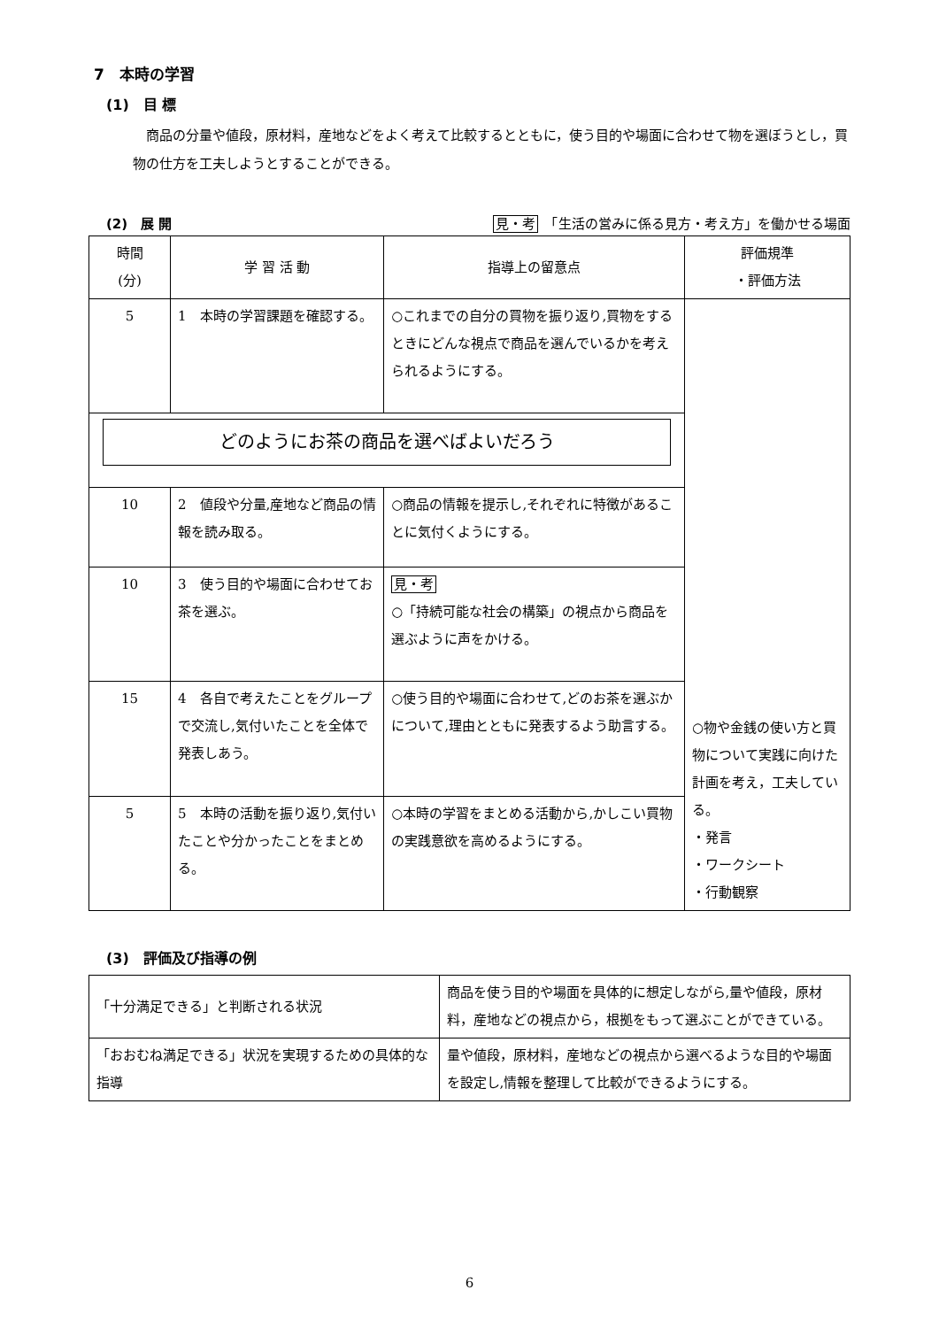7　本時の学習
(1)　目 標
商品の分量や値段，原材料，産地などをよく考えて比較するとともに，使う目的や場面に合わせて物を選ぼうとし，買物の仕方を工夫しようとすることができる。
(2)　展 開 見・考　「生活の営みに係る見方・考え方」を働かせる場面
| 時間 (分) | 学 習 活 動 | 指導上の留意点 | 評価規準 ・評価方法 |
| --- | --- | --- | --- |
| 5 | 1 本時の学習課題を確認する。 | ○これまでの自分の買物を振り返り,買物をするときにどんな視点で商品を選んでいるかを考えられるようにする。 | ○物や金銭の使い方と買物について実践に向けた計画を考え，工夫している。 ・発言 ・ワークシート ・行動観察 |
| どのようにお茶の商品を選べばよいだろう | | | |
| 10 | 2 値段や分量,産地など商品の情報を読み取る。 | ○商品の情報を提示し,それぞれに特徴があることに気付くようにする。 | |
| 10 | 3 使う目的や場面に合わせてお茶を選ぶ。 | 見・考 ○「持続可能な社会の構築」の視点から商品を選ぶように声をかける。 | |
| 15 | 4 各自で考えたことをグループで交流し,気付いたことを全体で発表しあう。 | ○使う目的や場面に合わせて,どのお茶を選ぶかについて,理由とともに発表するよう助言する。 | |
| 5 | 5 本時の活動を振り返り,気付いたことや分かったことをまとめる。 | ○本時の学習をまとめる活動から,かしこい買物の実践意欲を高めるようにする。 | |
(3)　評価及び指導の例
| 「十分満足できる」と判断される状況 | 商品を使う目的や場面を具体的に想定しながら,量や値段，原材料，産地などの視点から，根拠をもって選ぶことができている。 |
| 「おおむね満足できる」状況を実現するための具体的な指導 | 量や値段，原材料，産地などの視点から選べるような目的や場面を設定し,情報を整理して比較ができるようにする。 |
6